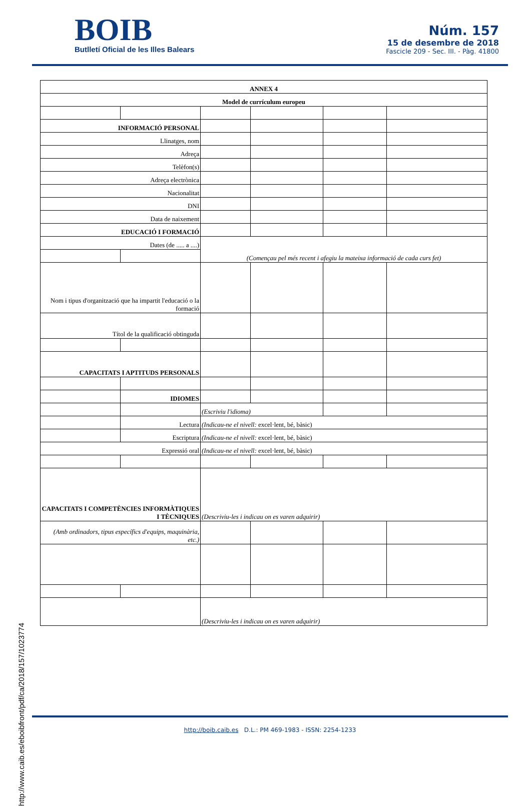BOIB
Butlletí Oficial de les Illes Balears
Núm. 157
15 de desembre de 2018
Fascicle 209 - Sec. III. - Pàg. 41800
| ANNEX 4 | | | | | |
| Model de currículum europeu | | | | | |
| INFORMACIÓ PERSONAL | | | | | |
| Llinatges, nom | | | | | |
| Adreça | | | | | |
| Telèfon(s) | | | | | |
| Adreça electrònica | | | | | |
| Nacionalitat | | | | | |
| DNI | | | | | |
| Data de naixement | | | | | |
| EDUCACIÓ I FORMACIÓ | | | | | |
| Dates (de ..... a ....) | | (Començau pel més recent i afegiu la mateixa informació de cada curs fet) | | | |
| Nom i tipus d'organització que ha impartit l'educació o la formació | | | | | |
| Títol de la qualificació obtinguda | | | | | |
| CAPACITATS I APTITUDS PERSONALS | | | | | |
| | IDIOMES | | | | |
| | | (Escriviu l'idioma) | | | |
| | Lectura | (Indicau-ne el nivell: excel·lent, bé, bàsic) | | | |
| | Escriptura | (Indicau-ne el nivell: excel·lent, bé, bàsic) | | | |
| Expressió oral | | (Indicau-ne el nivell: excel·lent, bé, bàsic) | | | |
| CAPACITATS I COMPETÈNCIES INFORMÀTIQUES I TÈCNIQUES | | (Descriviu-les i indicau on es varen adquirir) | | | |
| (Amb ordinadors, tipus específics d'equips, maquinària, etc.) | | | | | |
| | | (Descriviu-les i indicau on es varen adquirir) | | | |
http://www.caib.es/eboibfront/pdf/ca/2018/157/1023774
http://boib.caib.es D.L.: PM 469-1983 - ISSN: 2254-1233